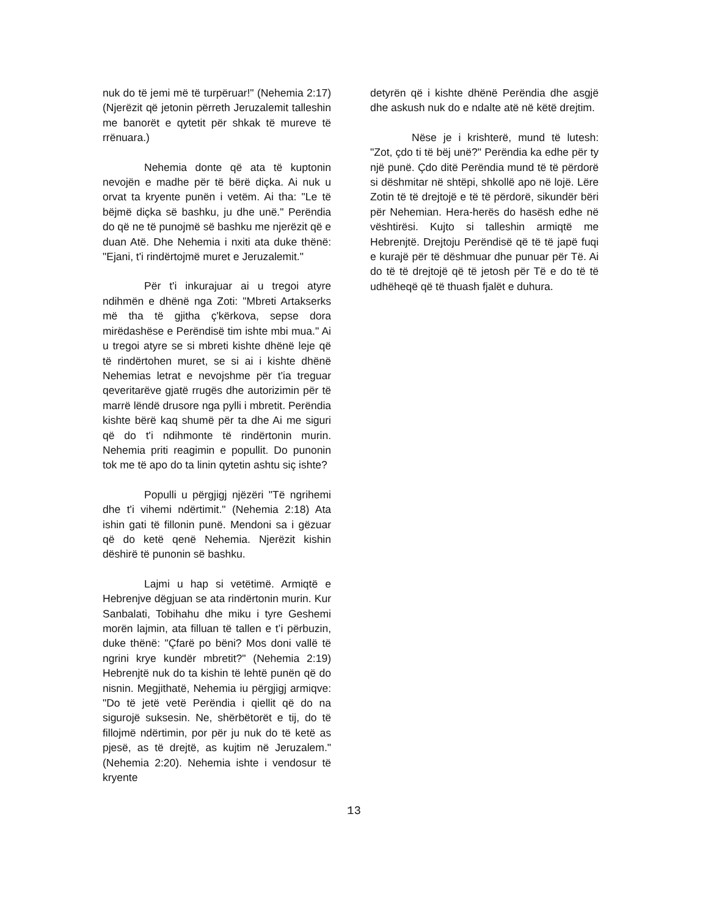nuk do të jemi më të turpëruar!" (Nehemia 2:17) (Njerëzit që jetonin përreth Jeruzalemit talleshin me banorët e qytetit për shkak të mureve të rrënuara.)
Nehemia donte që ata të kuptonin nevojën e madhe për të bërë diçka. Ai nuk u orvat ta kryente punën i vetëm. Ai tha: "Le të bëjmë diçka së bashku, ju dhe unë." Perëndia do që ne të punojmë së bashku me njerëzit që e duan Atë. Dhe Nehemia i nxiti ata duke thënë: "Ejani, t'i rindërtojmë muret e Jeruzalemit."
Për t'i inkurajuar ai u tregoi atyre ndihmën e dhënë nga Zoti: "Mbreti Artakserks më tha të gjitha ç'kërkova, sepse dora mirëdashëse e Perëndisë tim ishte mbi mua." Ai u tregoi atyre se si mbreti kishte dhënë leje që të rindërtohen muret, se si ai i kishte dhënë Nehemias letrat e nevojshme për t'ia treguar qeveritarëve gjatë rrugës dhe autorizimin për të marrë lëndë drusore nga pylli i mbretit. Perëndia kishte bërë kaq shumë për ta dhe Ai me siguri që do t'i ndihmonte të rindërtonin murin. Nehemia priti reagimin e popullit. Do punonin tok me të apo do ta linin qytetin ashtu siç ishte?
Populli u përgjigj njëzëri "Të ngrihemi dhe t'i vihemi ndërtimit." (Nehemia 2:18) Ata ishin gati të fillonin punë. Mendoni sa i gëzuar që do ketë qenë Nehemia. Njerëzit kishin dëshirë të punonin së bashku.
Lajmi u hap si vetëtimë. Armiqtë e Hebrenjve dëgjuan se ata rindërtonin murin. Kur Sanbalati, Tobihahu dhe miku i tyre Geshemi morën lajmin, ata filluan të tallen e t’i përbuzin, duke thënë: "Çfarë po bëni? Mos doni vallë të ngrini krye kundër mbretit?" (Nehemia 2:19) Hebrenjtë nuk do ta kishin të lehtë punën që do nisnin. Megjithatë, Nehemia iu përgjigj armiqve: "Do të jetë vetë Perëndia i qiellit që do na sigurojë suksesin. Ne, shërbëtorët e tij, do të fillojmë ndërtimin, por për ju nuk do të ketë as pjesë, as të drejtë, as kujtim në Jeruzalem." (Nehemia 2:20). Nehemia ishte i vendosur të kryente
detyrën që i kishte dhënë Perëndia dhe asgjë dhe askush nuk do e ndalte atë në këtë drejtim.
Nëse je i krishterë, mund të lutesh: "Zot, çdo ti të bëj unë?" Perëndia ka edhe për ty një punë. Çdo ditë Perëndia mund të të përdorë si dëshmitar në shtëpi, shkollë apo në lojë. Lëre Zotin të të drejtojë e të të përdorë, sikundër bëri për Nehemian. Hera-herës do hasësh edhe në vështirësi. Kujto si talleshin armiqtë me Hebrenjtë. Drejtoju Perëndisë që të të japë fuqi e kurajë për të dëshmuar dhe punuar për Të. Ai do të të drejtojë që të jetosh për Të e do të të udhëheqë që të thuash fjalët e duhura.
13